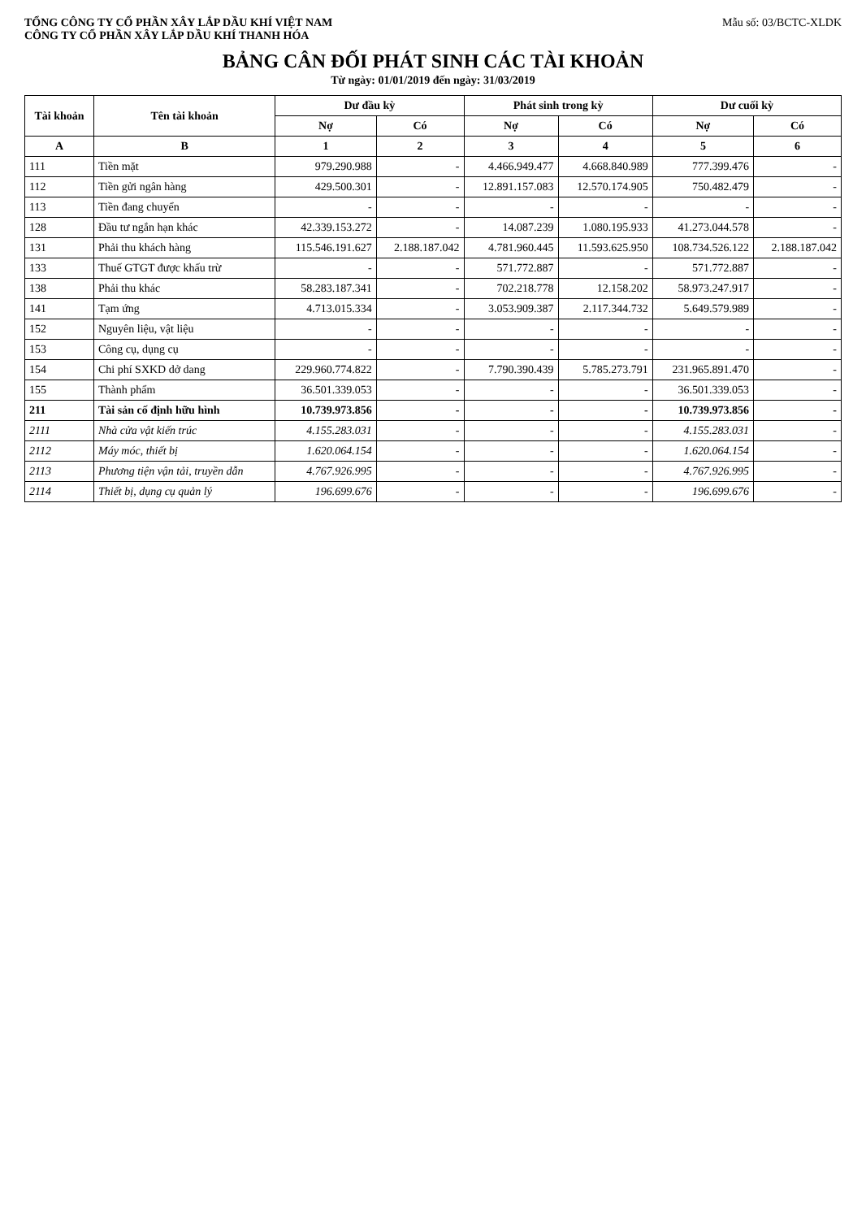TỔNG CÔNG TY CỔ PHẦN XÂY LẮP DẦU KHÍ VIỆT NAM
CÔNG TY CỔ PHẦN XÂY LẮP DẦU KHÍ THANH HÓA
Mẫu số: 03/BCTC-XLDK
BẢNG CÂN ĐỐI PHÁT SINH CÁC TÀI KHOẢN
Từ ngày: 01/01/2019 đến ngày: 31/03/2019
| Tài khoản | Tên tài khoản | Dư đầu kỳ | | Phát sinh trong kỳ | | Dư cuối kỳ | |
| --- | --- | --- | --- | --- | --- | --- | --- |
| | | Nợ | Có | Nợ | Có | Nợ | Có |
| A | B | 1 | 2 | 3 | 4 | 5 | 6 |
| 111 | Tiền mặt | 979.290.988 | - | 4.466.949.477 | 4.668.840.989 | 777.399.476 | - |
| 112 | Tiền gửi ngân hàng | 429.500.301 | - | 12.891.157.083 | 12.570.174.905 | 750.482.479 | - |
| 113 | Tiền đang chuyển | - | - | - | - | - | - |
| 128 | Đầu tư ngắn hạn khác | 42.339.153.272 | - | 14.087.239 | 1.080.195.933 | 41.273.044.578 | - |
| 131 | Phải thu khách hàng | 115.546.191.627 | 2.188.187.042 | 4.781.960.445 | 11.593.625.950 | 108.734.526.122 | 2.188.187.042 |
| 133 | Thuế GTGT được khấu trừ | - | - | 571.772.887 | - | 571.772.887 | - |
| 138 | Phải thu khác | 58.283.187.341 | - | 702.218.778 | 12.158.202 | 58.973.247.917 | - |
| 141 | Tạm ứng | 4.713.015.334 | - | 3.053.909.387 | 2.117.344.732 | 5.649.579.989 | - |
| 152 | Nguyên liệu, vật liệu | - | - | - | - | - | - |
| 153 | Công cụ, dụng cụ | - | - | - | - | - | - |
| 154 | Chi phí SXKD dở dang | 229.960.774.822 | - | 7.790.390.439 | 5.785.273.791 | 231.965.891.470 | - |
| 155 | Thành phẩm | 36.501.339.053 | - | - | - | 36.501.339.053 | - |
| 211 | Tài sản cố định hữu hình | 10.739.973.856 | - | - | - | 10.739.973.856 | - |
| 2111 | Nhà cửa vật kiến trúc | 4.155.283.031 | - | - | - | 4.155.283.031 | - |
| 2112 | Máy móc, thiết bị | 1.620.064.154 | - | - | - | 1.620.064.154 | - |
| 2113 | Phương tiện vận tải, truyền dẫn | 4.767.926.995 | - | - | - | 4.767.926.995 | - |
| 2114 | Thiết bị, dụng cụ quản lý | 196.699.676 | - | - | - | 196.699.676 | - |